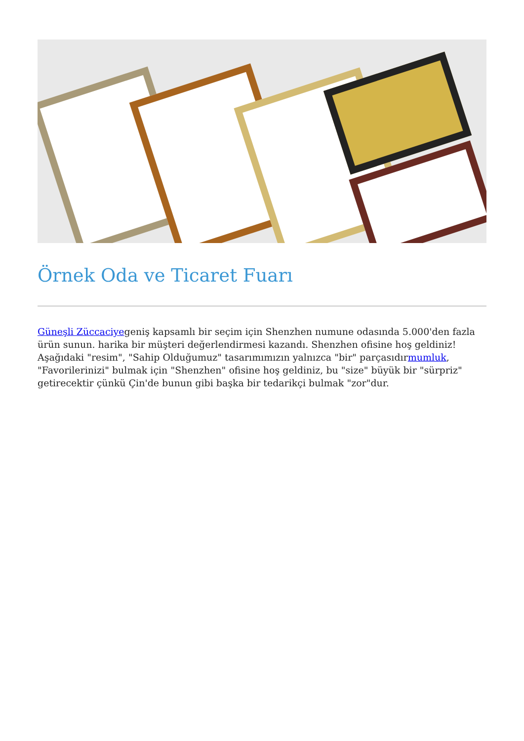Örnek Oda ve Ticaret Fuarı
Güneşli Züccaciyegeniş kapsamlı bir seçim için Shenzhen numune odasında 5.000'den fazla ürün sunun. harika bir müşteri değerlendirmesi kazandı. Shenzhen ofisine hoş geldiniz! Aşağıdaki "resim", "Sahip Olduğumuz" tasarımımızın yalnızca "bir" parçasıdırmumluk, "Favorilerinizi" bulmak için "Shenzhen" ofisine hoş geldiniz, bu "size" büyük bir "sürpriz" getirecektir çünkü Çin'de bunun gibi başka bir tedarikçi bulmak "zor"dur.